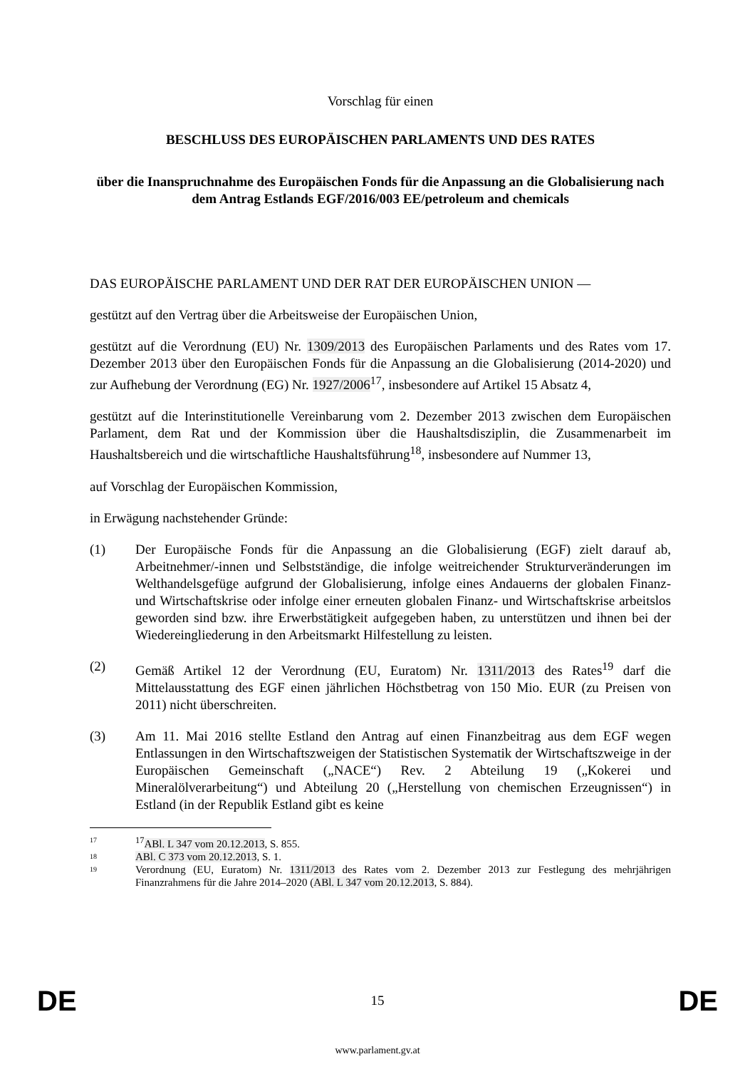Vorschlag für einen
BESCHLUSS DES EUROPÄISCHEN PARLAMENTS UND DES RATES
über die Inanspruchnahme des Europäischen Fonds für die Anpassung an die Globalisierung nach dem Antrag Estlands EGF/2016/003 EE/petroleum and chemicals
DAS EUROPÄISCHE PARLAMENT UND DER RAT DER EUROPÄISCHEN UNION —
gestützt auf den Vertrag über die Arbeitsweise der Europäischen Union,
gestützt auf die Verordnung (EU) Nr. 1309/2013 des Europäischen Parlaments und des Rates vom 17. Dezember 2013 über den Europäischen Fonds für die Anpassung an die Globalisierung (2014-2020) und zur Aufhebung der Verordnung (EG) Nr. 1927/2006<sup>17</sup>, insbesondere auf Artikel 15 Absatz 4,
gestützt auf die Interinstitutionelle Vereinbarung vom 2. Dezember 2013 zwischen dem Europäischen Parlament, dem Rat und der Kommission über die Haushaltsdisziplin, die Zusammenarbeit im Haushaltsbereich und die wirtschaftliche Haushaltsführung<sup>18</sup>, insbesondere auf Nummer 13,
auf Vorschlag der Europäischen Kommission,
in Erwägung nachstehender Gründe:
(1) Der Europäische Fonds für die Anpassung an die Globalisierung (EGF) zielt darauf ab, Arbeitnehmer/-innen und Selbstständige, die infolge weitreichender Strukturveränderungen im Welthandelsgefüge aufgrund der Globalisierung, infolge eines Andauerns der globalen Finanz- und Wirtschaftskrise oder infolge einer erneuten globalen Finanz- und Wirtschaftskrise arbeitslos geworden sind bzw. ihre Erwerbstätigkeit aufgegeben haben, zu unterstützen und ihnen bei der Wiedereingliederung in den Arbeitsmarkt Hilfestellung zu leisten.
(2) Gemäß Artikel 12 der Verordnung (EU, Euratom) Nr. 1311/2013 des Rates<sup>19</sup> darf die Mittelausstattung des EGF einen jährlichen Höchstbetrag von 150 Mio. EUR (zu Preisen von 2011) nicht überschreiten.
(3) Am 11. Mai 2016 stellte Estland den Antrag auf einen Finanzbeitrag aus dem EGF wegen Entlassungen in den Wirtschaftszweigen der Statistischen Systematik der Wirtschaftszweige in der Europäischen Gemeinschaft („NACE“) Rev. 2 Abteilung 19 („Kokerei und Mineralölverarbeitung“) und Abteilung 20 („Herstellung von chemischen Erzeugnissen“) in Estland (in der Republik Estland gibt es keine
17<sup>17</sup>ABl. L 347 vom 20.12.2013, S. 855.
18 ABl. C 373 vom 20.12.2013, S. 1.
19 Verordnung (EU, Euratom) Nr. 1311/2013 des Rates vom 2. Dezember 2013 zur Festlegung des mehrjährigen Finanzrahmens für die Jahre 2014–2020 (ABl. L 347 vom 20.12.2013, S. 884).
DE 15 DE
www.parlament.gv.at